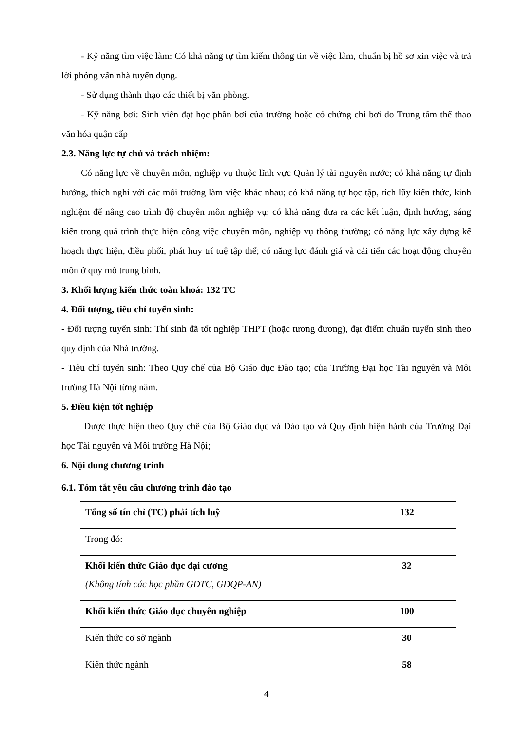- Kỹ năng tìm việc làm: Có khả năng tự tìm kiếm thông tin về việc làm, chuẩn bị hồ sơ xin việc và trả lời phỏng vấn nhà tuyển dụng.
- Sử dụng thành thạo các thiết bị văn phòng.
- Kỹ năng bơi: Sinh viên đạt học phần bơi của trường hoặc có chứng chỉ bơi do Trung tâm thể thao văn hóa quận cấp
2.3. Năng lực tự chủ và trách nhiệm:
Có năng lực về chuyên môn, nghiệp vụ thuộc lĩnh vực Quản lý tài nguyên nước; có khả năng tự định hướng, thích nghi với các môi trường làm việc khác nhau; có khả năng tự học tập, tích lũy kiến thức, kinh nghiệm để nâng cao trình độ chuyên môn nghiệp vụ; có khả năng đưa ra các kết luận, định hướng, sáng kiến trong quá trình thực hiện công việc chuyên môn, nghiệp vụ thông thường; có năng lực xây dựng kế hoạch thực hiện, điều phối, phát huy trí tuệ tập thể; có năng lực đánh giá và cải tiến các hoạt động chuyên môn ở quy mô trung bình.
3. Khối lượng kiến thức toàn khoá: 132 TC
4. Đối tượng, tiêu chí tuyển sinh:
- Đối tượng tuyển sinh: Thí sinh đã tốt nghiệp THPT (hoặc tương đương), đạt điểm chuẩn tuyển sinh theo quy định của Nhà trường.
- Tiêu chí tuyển sinh: Theo Quy chế của Bộ Giáo dục Đào tạo; của Trường Đại học Tài nguyên và Môi trường Hà Nội từng năm.
5. Điều kiện tốt nghiệp
Được thực hiện theo Quy chế của Bộ Giáo dục và Đào tạo và Quy định hiện hành của Trường Đại học Tài nguyên và Môi trường Hà Nội;
6. Nội dung chương trình
6.1. Tóm tắt yêu cầu chương trình đào tạo
| Tổng số tín chỉ (TC) phải tích luỹ | 132 |
| Trong đó: | |
| Khối kiến thức Giáo dục đại cương (Không tính các học phần GDTC, GDQP-AN) | 32 |
| Khối kiến thức Giáo dục chuyên nghiệp | 100 |
| Kiến thức cơ sở ngành | 30 |
| Kiến thức ngành | 58 |
4